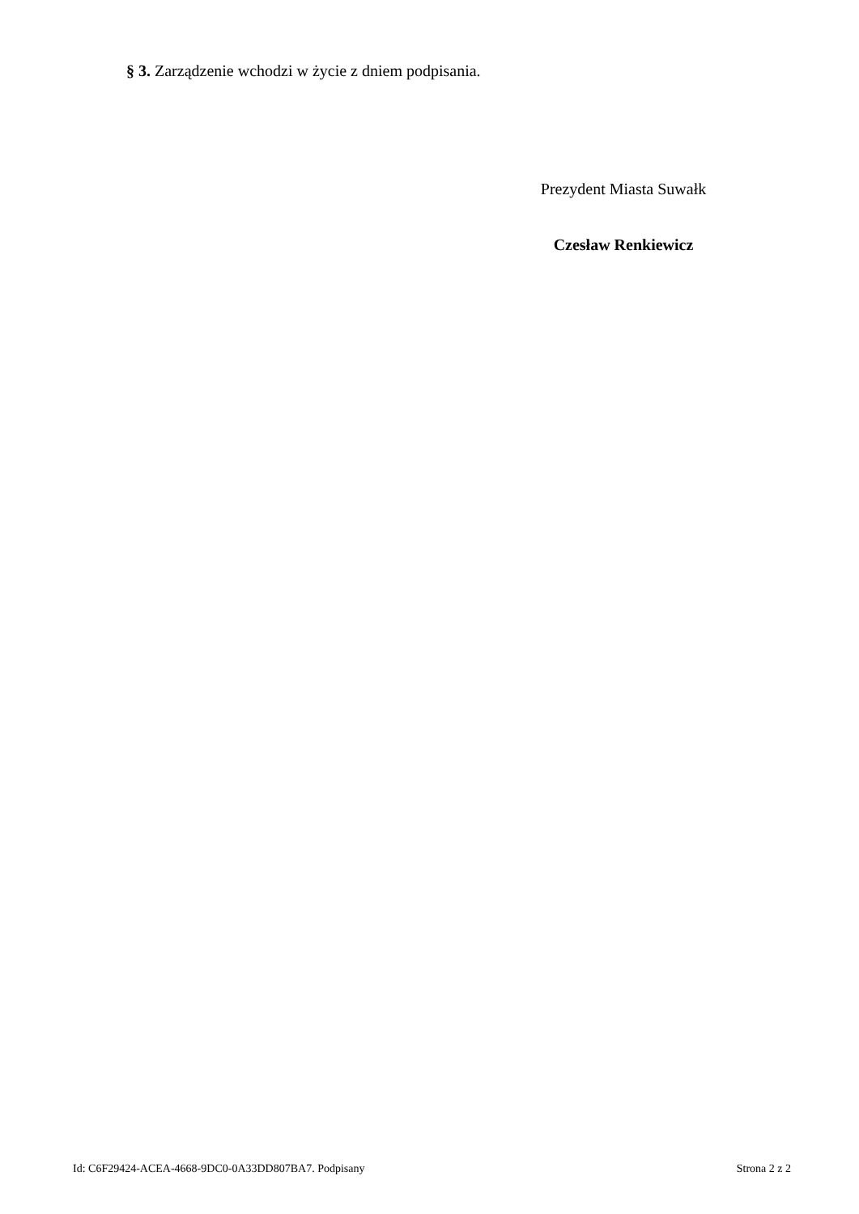§ 3. Zarządzenie wchodzi w życie z dniem podpisania.
Prezydent Miasta Suwałk
Czesław Renkiewicz
Id: C6F29424-ACEA-4668-9DC0-0A33DD807BA7. Podpisany Strona 2 z 2